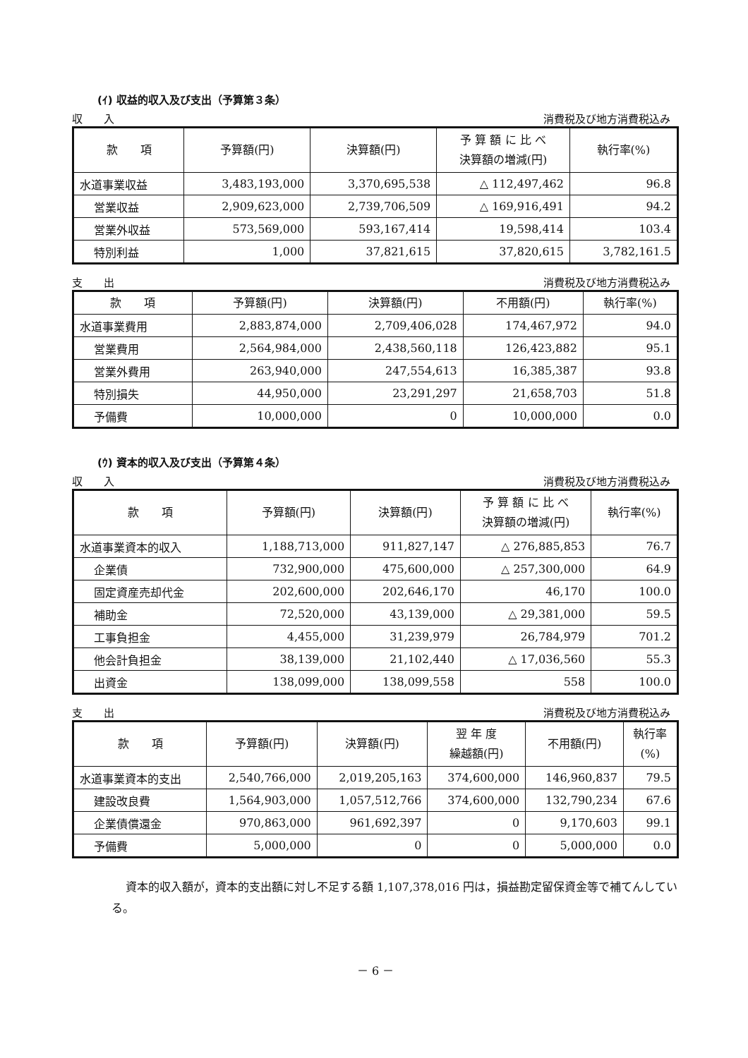(ｲ) 収益的収入及び支出（予算第３条）
収　　入 消費税及び地方消費税込み
| 款 項 | 予算額(円) | 決算額(円) | 予 算 額 に 比 べ 決算額の増減(円) | 執行率(%) |
| --- | --- | --- | --- | --- |
| 水道事業収益 | 3,483,193,000 | 3,370,695,538 | △ 112,497,462 | 96.8 |
| 営業収益 | 2,909,623,000 | 2,739,706,509 | △ 169,916,491 | 94.2 |
| 営業外収益 | 573,569,000 | 593,167,414 | 19,598,414 | 103.4 |
| 特別利益 | 1,000 | 37,821,615 | 37,820,615 | 3,782,161.5 |
支　　出 消費税及び地方消費税込み
| 款 項 | 予算額(円) | 決算額(円) | 不用額(円) | 執行率(%) |
| --- | --- | --- | --- | --- |
| 水道事業費用 | 2,883,874,000 | 2,709,406,028 | 174,467,972 | 94.0 |
| 営業費用 | 2,564,984,000 | 2,438,560,118 | 126,423,882 | 95.1 |
| 営業外費用 | 263,940,000 | 247,554,613 | 16,385,387 | 93.8 |
| 特別損失 | 44,950,000 | 23,291,297 | 21,658,703 | 51.8 |
| 予備費 | 10,000,000 | 0 | 10,000,000 | 0.0 |
(ｳ) 資本的収入及び支出（予算第４条）
収　　入 消費税及び地方消費税込み
| 款 項 | 予算額(円) | 決算額(円) | 予 算 額 に 比 べ 決算額の増減(円) | 執行率(%) |
| --- | --- | --- | --- | --- |
| 水道事業資本的収入 | 1,188,713,000 | 911,827,147 | △ 276,885,853 | 76.7 |
| 企業債 | 732,900,000 | 475,600,000 | △ 257,300,000 | 64.9 |
| 固定資産売却代金 | 202,600,000 | 202,646,170 | 46,170 | 100.0 |
| 補助金 | 72,520,000 | 43,139,000 | △ 29,381,000 | 59.5 |
| 工事負担金 | 4,455,000 | 31,239,979 | 26,784,979 | 701.2 |
| 他会計負担金 | 38,139,000 | 21,102,440 | △ 17,036,560 | 55.3 |
| 出資金 | 138,099,000 | 138,099,558 | 558 | 100.0 |
支　　出 消費税及び地方消費税込み
| 款 項 | 予算額(円) | 決算額(円) | 翌 年 度 繰越額(円) | 不用額(円) | 執行率 (%) |
| --- | --- | --- | --- | --- | --- |
| 水道事業資本的支出 | 2,540,766,000 | 2,019,205,163 | 374,600,000 | 146,960,837 | 79.5 |
| 建設改良費 | 1,564,903,000 | 1,057,512,766 | 374,600,000 | 132,790,234 | 67.6 |
| 企業債償還金 | 970,863,000 | 961,692,397 | 0 | 9,170,603 | 99.1 |
| 予備費 | 5,000,000 | 0 | 0 | 5,000,000 | 0.0 |
資本的収入額が，資本的支出額に対し不足する額 1,107,378,016 円は，損益勘定留保資金等で補てんしている。
－ 6 －